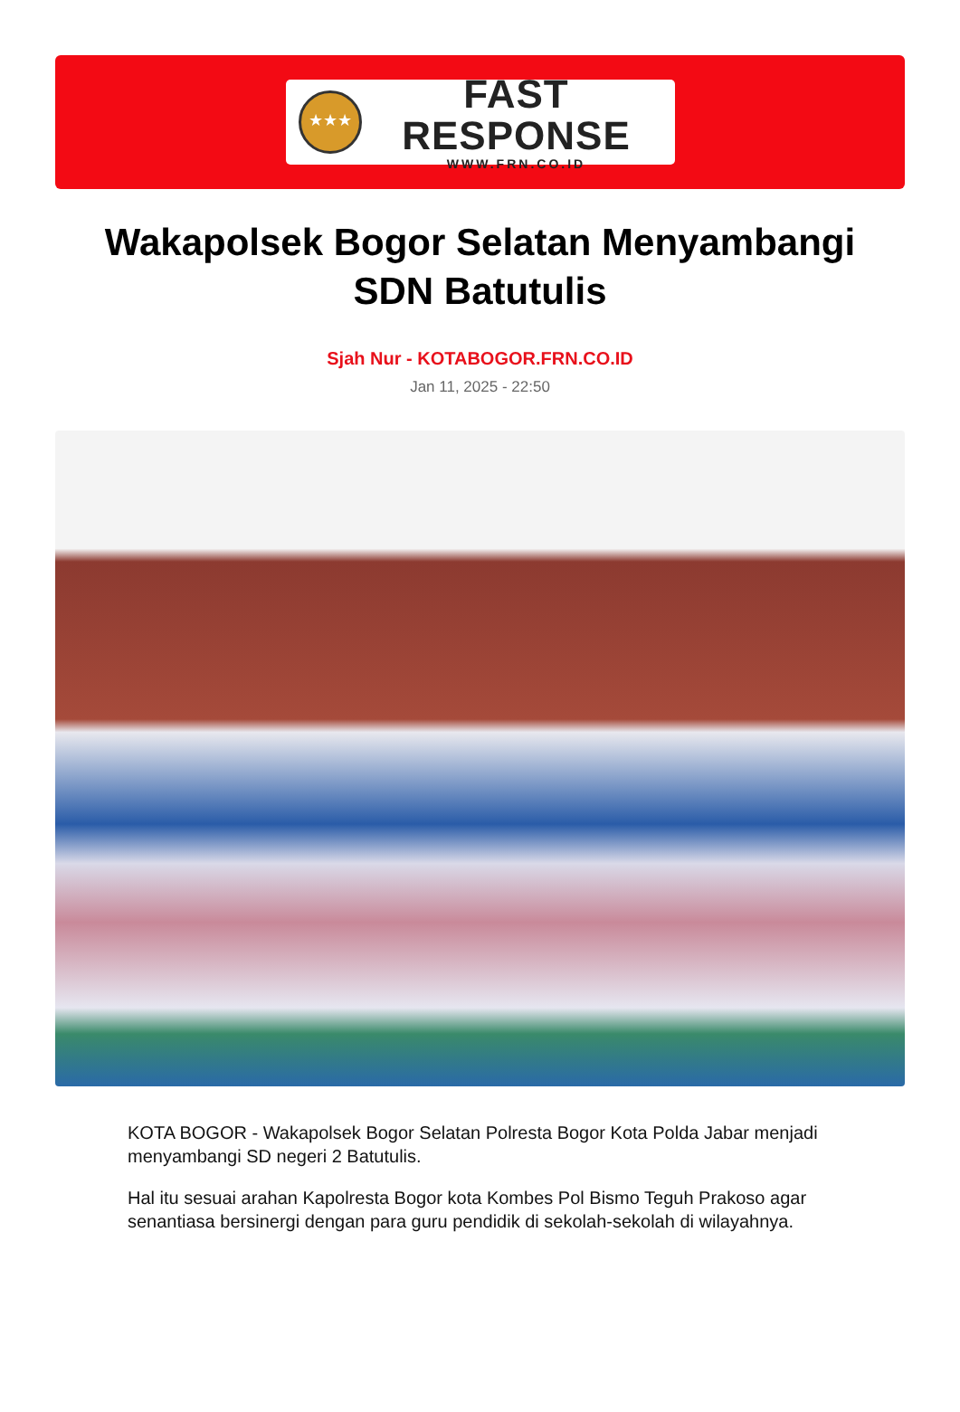★★★
FAST RESPONSE
WWW.FRN.CO.ID
Wakapolsek Bogor Selatan Menyambangi SDN Batutulis
Sjah Nur - KOTABOGOR.FRN.CO.ID
Jan 11, 2025 - 22:50
KOTA BOGOR - Wakapolsek Bogor Selatan Polresta Bogor Kota Polda Jabar menjadi menyambangi SD negeri 2 Batutulis.
Hal itu sesuai arahan Kapolresta Bogor kota Kombes Pol Bismo Teguh Prakoso agar senantiasa bersinergi dengan para guru pendidik di sekolah-sekolah di wilayahnya.